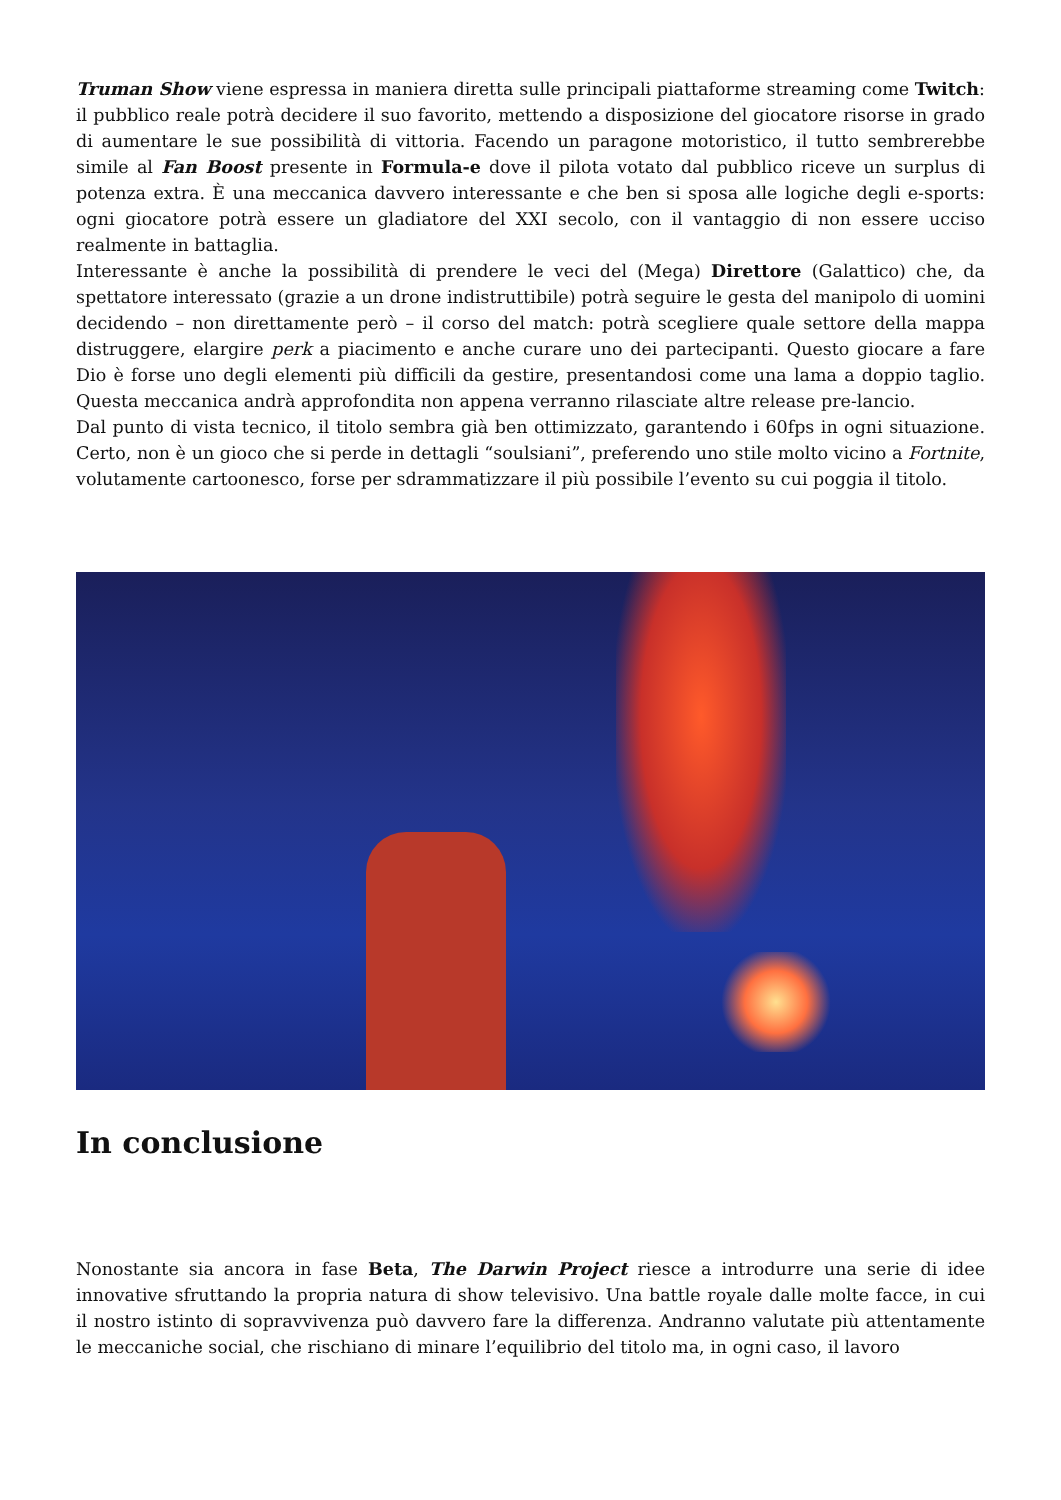Truman Show viene espressa in maniera diretta sulle principali piattaforme streaming come Twitch: il pubblico reale potrà decidere il suo favorito, mettendo a disposizione del giocatore risorse in grado di aumentare le sue possibilità di vittoria. Facendo un paragone motoristico, il tutto sembrerebbe simile al Fan Boost presente in Formula-e dove il pilota votato dal pubblico riceve un surplus di potenza extra. È una meccanica davvero interessante e che ben si sposa alle logiche degli e-sports: ogni giocatore potrà essere un gladiatore del XXI secolo, con il vantaggio di non essere ucciso realmente in battaglia.
Interessante è anche la possibilità di prendere le veci del (Mega) Direttore (Galattico) che, da spettatore interessato (grazie a un drone indistruttibile) potrà seguire le gesta del manipolo di uomini decidendo – non direttamente però – il corso del match: potrà scegliere quale settore della mappa distruggere, elargire perk a piacimento e anche curare uno dei partecipanti. Questo giocare a fare Dio è forse uno degli elementi più difficili da gestire, presentandosi come una lama a doppio taglio. Questa meccanica andrà approfondita non appena verranno rilasciate altre release pre-lancio.
Dal punto di vista tecnico, il titolo sembra già ben ottimizzato, garantendo i 60fps in ogni situazione. Certo, non è un gioco che si perde in dettagli “soulsiani”, preferendo uno stile molto vicino a Fortnite, volutamente cartoonesco, forse per sdrammatizzare il più possibile l’evento su cui poggia il titolo.
In conclusione
Nonostante sia ancora in fase Beta, The Darwin Project riesce a introdurre una serie di idee innovative sfruttando la propria natura di show televisivo. Una battle royale dalle molte facce, in cui il nostro istinto di sopravvivenza può davvero fare la differenza. Andranno valutate più attentamente le meccaniche social, che rischiano di minare l’equilibrio del titolo ma, in ogni caso, il lavoro